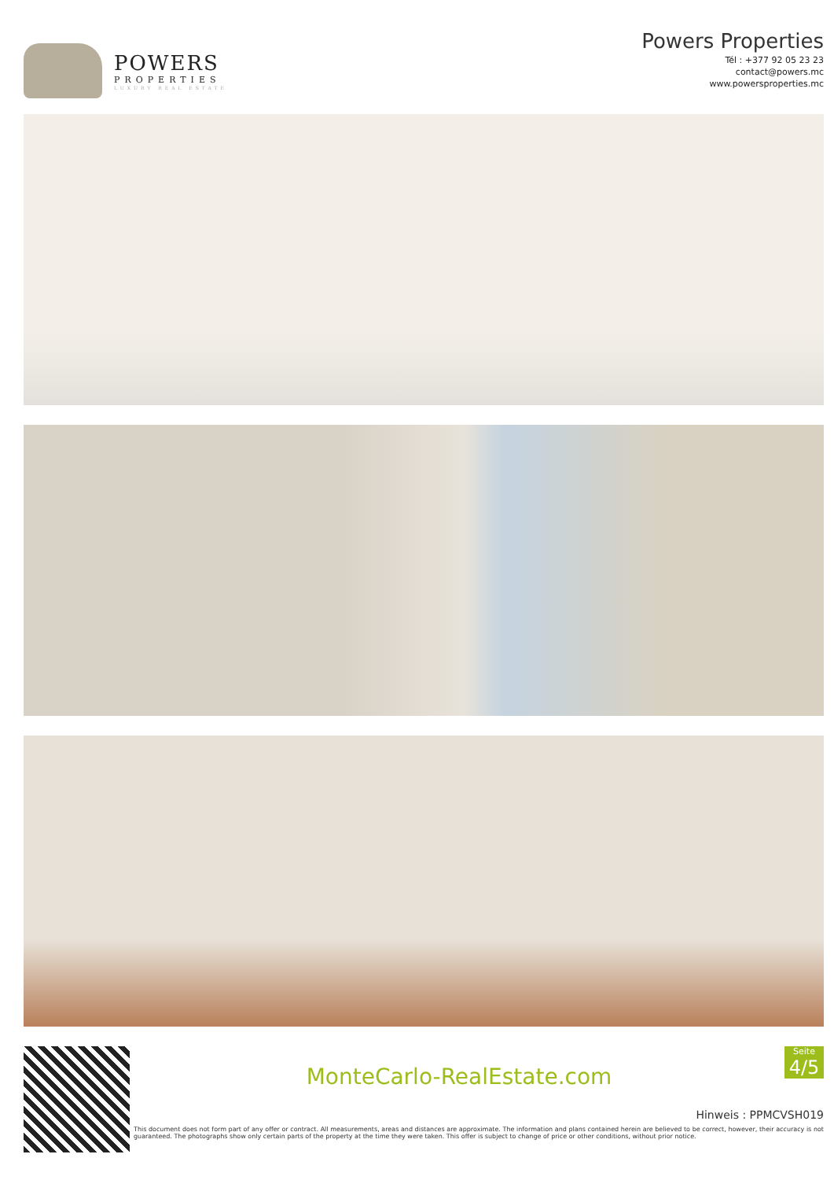POWERS
PROPERTIES
LUXURY REAL ESTATE
Powers Properties
Tél : +377 92 05 23 23
contact@powers.mc
www.powersproperties.mc
Seite
4/5
MonteCarlo-RealEstate.com
Hinweis : PPMCVSH019
This document does not form part of any offer or contract. All measurements, areas and distances are approximate. The information and plans contained herein are believed to be correct, however, their accuracy is not guaranteed. The photographs show only certain parts of the property at the time they were taken. This offer is subject to change of price or other conditions, without prior notice.